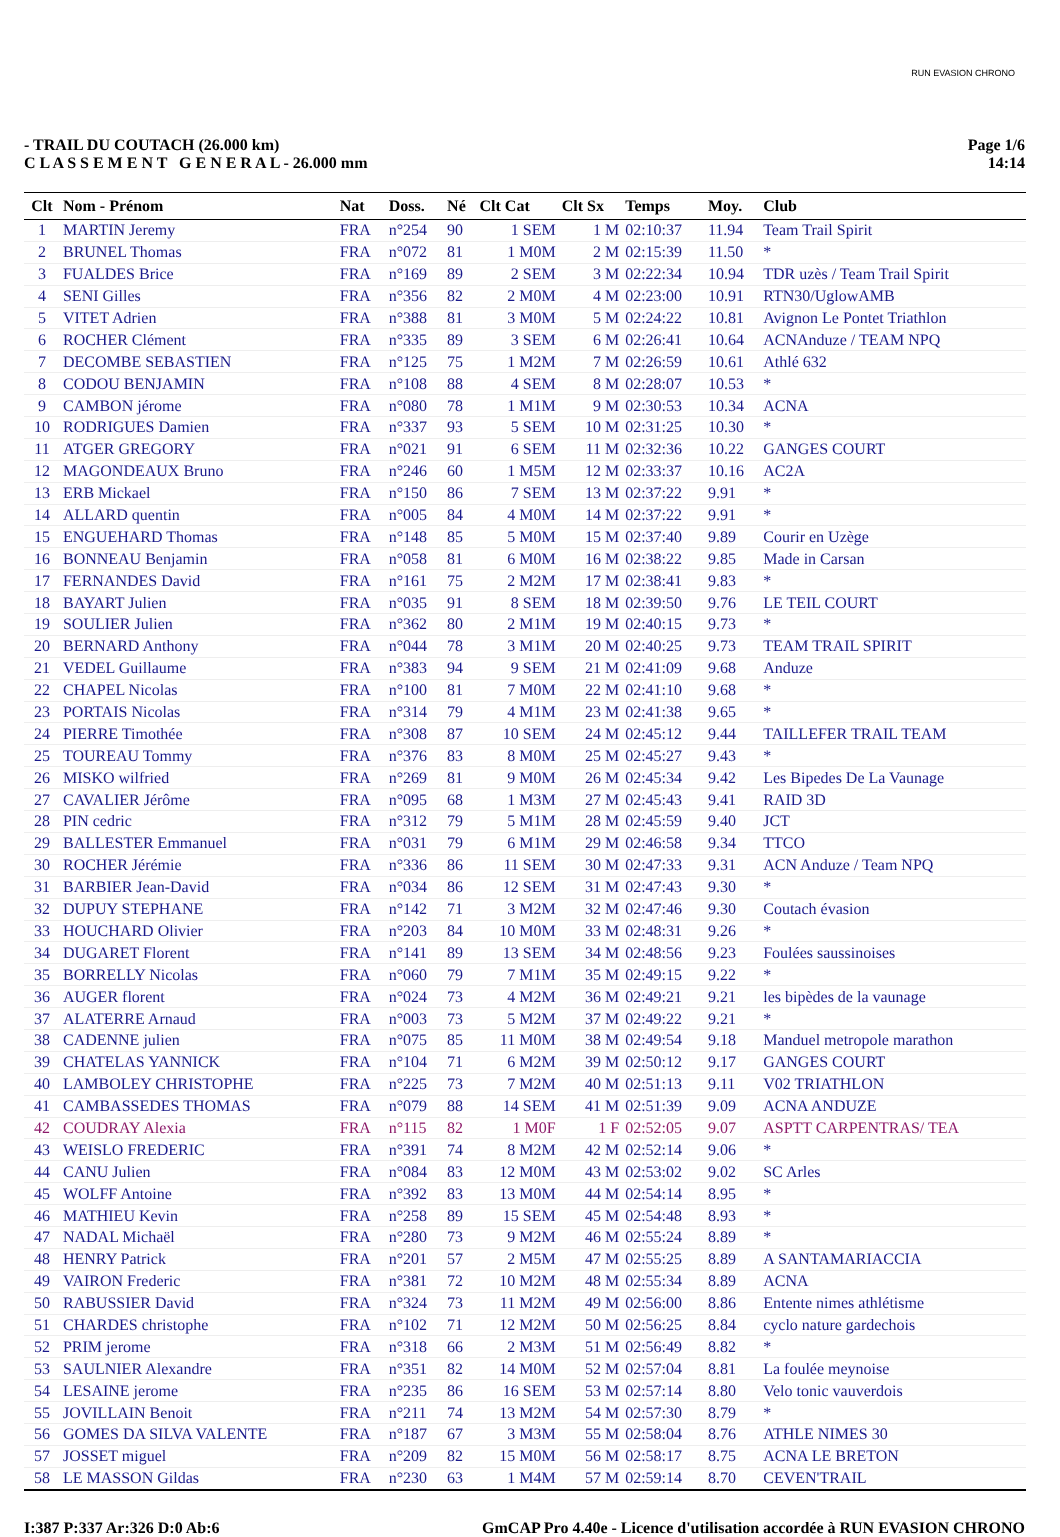RUN EVASION CHRONO
- TRAIL DU COUTACH (26.000 km)
C L A S S E M E N T G E N E R A L - 26.000 mm
Page 1/6
14:14
| Clt | Nom - Prénom | Nat | Doss. | Né | Clt Cat | Clt Sx | Temps | Moy. | Club |
| --- | --- | --- | --- | --- | --- | --- | --- | --- | --- |
| 1 | MARTIN Jeremy | FRA | n°254 | 90 | 1 SEM | 1 M | 02:10:37 | 11.94 | Team Trail Spirit |
| 2 | BRUNEL Thomas | FRA | n°072 | 81 | 1 M0M | 2 M | 02:15:39 | 11.50 | * |
| 3 | FUALDES Brice | FRA | n°169 | 89 | 2 SEM | 3 M | 02:22:34 | 10.94 | TDR uzès / Team Trail Spirit |
| 4 | SENI Gilles | FRA | n°356 | 82 | 2 M0M | 4 M | 02:23:00 | 10.91 | RTN30/UglowAMB |
| 5 | VITET Adrien | FRA | n°388 | 81 | 3 M0M | 5 M | 02:24:22 | 10.81 | Avignon Le Pontet Triathlon |
| 6 | ROCHER Clément | FRA | n°335 | 89 | 3 SEM | 6 M | 02:26:41 | 10.64 | ACNAnduze / TEAM NPQ |
| 7 | DECOMBE SEBASTIEN | FRA | n°125 | 75 | 1 M2M | 7 M | 02:26:59 | 10.61 | Athlé 632 |
| 8 | CODOU BENJAMIN | FRA | n°108 | 88 | 4 SEM | 8 M | 02:28:07 | 10.53 | * |
| 9 | CAMBON jérome | FRA | n°080 | 78 | 1 M1M | 9 M | 02:30:53 | 10.34 | ACNA |
| 10 | RODRIGUES Damien | FRA | n°337 | 93 | 5 SEM | 10 M | 02:31:25 | 10.30 | * |
| 11 | ATGER GREGORY | FRA | n°021 | 91 | 6 SEM | 11 M | 02:32:36 | 10.22 | GANGES COURT |
| 12 | MAGONDEAUX Bruno | FRA | n°246 | 60 | 1 M5M | 12 M | 02:33:37 | 10.16 | AC2A |
| 13 | ERB Mickael | FRA | n°150 | 86 | 7 SEM | 13 M | 02:37:22 | 9.91 | * |
| 14 | ALLARD quentin | FRA | n°005 | 84 | 4 M0M | 14 M | 02:37:22 | 9.91 | * |
| 15 | ENGUEHARD Thomas | FRA | n°148 | 85 | 5 M0M | 15 M | 02:37:40 | 9.89 | Courir en Uzège |
| 16 | BONNEAU Benjamin | FRA | n°058 | 81 | 6 M0M | 16 M | 02:38:22 | 9.85 | Made in Carsan |
| 17 | FERNANDES David | FRA | n°161 | 75 | 2 M2M | 17 M | 02:38:41 | 9.83 | * |
| 18 | BAYART Julien | FRA | n°035 | 91 | 8 SEM | 18 M | 02:39:50 | 9.76 | LE TEIL COURT |
| 19 | SOULIER Julien | FRA | n°362 | 80 | 2 M1M | 19 M | 02:40:15 | 9.73 | * |
| 20 | BERNARD Anthony | FRA | n°044 | 78 | 3 M1M | 20 M | 02:40:25 | 9.73 | TEAM TRAIL SPIRIT |
| 21 | VEDEL Guillaume | FRA | n°383 | 94 | 9 SEM | 21 M | 02:41:09 | 9.68 | Anduze |
| 22 | CHAPEL Nicolas | FRA | n°100 | 81 | 7 M0M | 22 M | 02:41:10 | 9.68 | * |
| 23 | PORTAIS Nicolas | FRA | n°314 | 79 | 4 M1M | 23 M | 02:41:38 | 9.65 | * |
| 24 | PIERRE Timothée | FRA | n°308 | 87 | 10 SEM | 24 M | 02:45:12 | 9.44 | TAILLEFER TRAIL TEAM |
| 25 | TOUREAU Tommy | FRA | n°376 | 83 | 8 M0M | 25 M | 02:45:27 | 9.43 | * |
| 26 | MISKO wilfried | FRA | n°269 | 81 | 9 M0M | 26 M | 02:45:34 | 9.42 | Les Bipedes De La Vaunage |
| 27 | CAVALIER Jérôme | FRA | n°095 | 68 | 1 M3M | 27 M | 02:45:43 | 9.41 | RAID 3D |
| 28 | PIN cedric | FRA | n°312 | 79 | 5 M1M | 28 M | 02:45:59 | 9.40 | JCT |
| 29 | BALLESTER Emmanuel | FRA | n°031 | 79 | 6 M1M | 29 M | 02:46:58 | 9.34 | TTCO |
| 30 | ROCHER Jérémie | FRA | n°336 | 86 | 11 SEM | 30 M | 02:47:33 | 9.31 | ACN Anduze / Team NPQ |
| 31 | BARBIER Jean-David | FRA | n°034 | 86 | 12 SEM | 31 M | 02:47:43 | 9.30 | * |
| 32 | DUPUY STEPHANE | FRA | n°142 | 71 | 3 M2M | 32 M | 02:47:46 | 9.30 | Coutach évasion |
| 33 | HOUCHARD Olivier | FRA | n°203 | 84 | 10 M0M | 33 M | 02:48:31 | 9.26 | * |
| 34 | DUGARET Florent | FRA | n°141 | 89 | 13 SEM | 34 M | 02:48:56 | 9.23 | Foulées saussinoises |
| 35 | BORRELLY Nicolas | FRA | n°060 | 79 | 7 M1M | 35 M | 02:49:15 | 9.22 | * |
| 36 | AUGER florent | FRA | n°024 | 73 | 4 M2M | 36 M | 02:49:21 | 9.21 | les bipèdes de la vaunage |
| 37 | ALATERRE Arnaud | FRA | n°003 | 73 | 5 M2M | 37 M | 02:49:22 | 9.21 | * |
| 38 | CADENNE julien | FRA | n°075 | 85 | 11 M0M | 38 M | 02:49:54 | 9.18 | Manduel metropole marathon |
| 39 | CHATELAS YANNICK | FRA | n°104 | 71 | 6 M2M | 39 M | 02:50:12 | 9.17 | GANGES COURT |
| 40 | LAMBOLEY CHRISTOPHE | FRA | n°225 | 73 | 7 M2M | 40 M | 02:51:13 | 9.11 | V02 TRIATHLON |
| 41 | CAMBASSEDES THOMAS | FRA | n°079 | 88 | 14 SEM | 41 M | 02:51:39 | 9.09 | ACNA ANDUZE |
| 42 | COUDRAY Alexia | FRA | n°115 | 82 | 1 M0F | 1 F | 02:52:05 | 9.07 | ASPTT CARPENTRAS/ TEA |
| 43 | WEISLO FREDERIC | FRA | n°391 | 74 | 8 M2M | 42 M | 02:52:14 | 9.06 | * |
| 44 | CANU Julien | FRA | n°084 | 83 | 12 M0M | 43 M | 02:53:02 | 9.02 | SC Arles |
| 45 | WOLFF Antoine | FRA | n°392 | 83 | 13 M0M | 44 M | 02:54:14 | 8.95 | * |
| 46 | MATHIEU Kevin | FRA | n°258 | 89 | 15 SEM | 45 M | 02:54:48 | 8.93 | * |
| 47 | NADAL Michaël | FRA | n°280 | 73 | 9 M2M | 46 M | 02:55:24 | 8.89 | * |
| 48 | HENRY Patrick | FRA | n°201 | 57 | 2 M5M | 47 M | 02:55:25 | 8.89 | A SANTAMARIACCIA |
| 49 | VAIRON Frederic | FRA | n°381 | 72 | 10 M2M | 48 M | 02:55:34 | 8.89 | ACNA |
| 50 | RABUSSIER David | FRA | n°324 | 73 | 11 M2M | 49 M | 02:56:00 | 8.86 | Entente nimes athlétisme |
| 51 | CHARDES christophe | FRA | n°102 | 71 | 12 M2M | 50 M | 02:56:25 | 8.84 | cyclo nature gardechois |
| 52 | PRIM jerome | FRA | n°318 | 66 | 2 M3M | 51 M | 02:56:49 | 8.82 | * |
| 53 | SAULNIER Alexandre | FRA | n°351 | 82 | 14 M0M | 52 M | 02:57:04 | 8.81 | La foulée meynoise |
| 54 | LESAINE jerome | FRA | n°235 | 86 | 16 SEM | 53 M | 02:57:14 | 8.80 | Velo tonic vauverdois |
| 55 | JOVILLAIN Benoit | FRA | n°211 | 74 | 13 M2M | 54 M | 02:57:30 | 8.79 | * |
| 56 | GOMES DA SILVA VALENTE | FRA | n°187 | 67 | 3 M3M | 55 M | 02:58:04 | 8.76 | ATHLE NIMES 30 |
| 57 | JOSSET miguel | FRA | n°209 | 82 | 15 M0M | 56 M | 02:58:17 | 8.75 | ACNA LE BRETON |
| 58 | LE MASSON Gildas | FRA | n°230 | 63 | 1 M4M | 57 M | 02:59:14 | 8.70 | CEVEN'TRAIL |
I:387 P:337 Ar:326 D:0 Ab:6 GmCAP Pro 4.40e - Licence d'utilisation accordée à RUN EVASION CHRONO